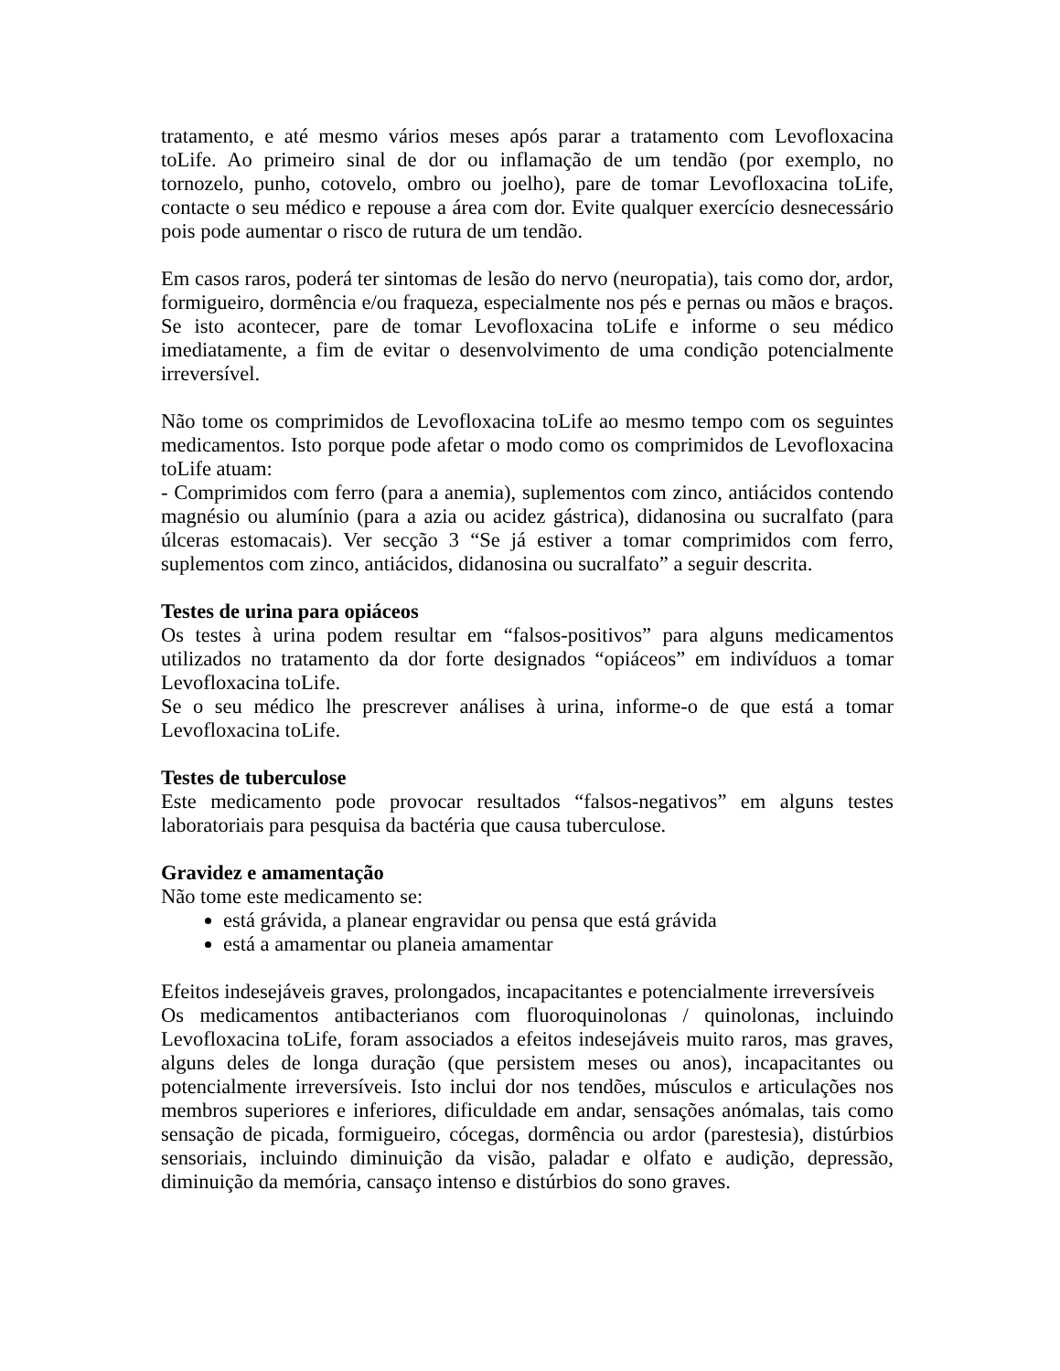tratamento, e até mesmo vários meses após parar a tratamento com Levofloxacina toLife. Ao primeiro sinal de dor ou inflamação de um tendão (por exemplo, no tornozelo, punho, cotovelo, ombro ou joelho), pare de tomar Levofloxacina toLife, contacte o seu médico e repouse a área com dor. Evite qualquer exercício desnecessário pois pode aumentar o risco de rutura de um tendão.
Em casos raros, poderá ter sintomas de lesão do nervo (neuropatia), tais como dor, ardor, formigueiro, dormência e/ou fraqueza, especialmente nos pés e pernas ou mãos e braços. Se isto acontecer, pare de tomar Levofloxacina toLife e informe o seu médico imediatamente, a fim de evitar o desenvolvimento de uma condição potencialmente irreversível.
Não tome os comprimidos de Levofloxacina toLife ao mesmo tempo com os seguintes medicamentos. Isto porque pode afetar o modo como os comprimidos de Levofloxacina toLife atuam:
- Comprimidos com ferro (para a anemia), suplementos com zinco, antiácidos contendo magnésio ou alumínio (para a azia ou acidez gástrica), didanosina ou sucralfato (para úlceras estomacais). Ver secção 3 “Se já estiver a tomar comprimidos com ferro, suplementos com zinco, antiácidos, didanosina ou sucralfato” a seguir descrita.
Testes de urina para opiáceos
Os testes à urina podem resultar em “falsos-positivos” para alguns medicamentos utilizados no tratamento da dor forte designados “opiáceos” em indivíduos a tomar Levofloxacina toLife.
Se o seu médico lhe prescrever análises à urina, informe-o de que está a tomar Levofloxacina toLife.
Testes de tuberculose
Este medicamento pode provocar resultados “falsos-negativos” em alguns testes laboratoriais para pesquisa da bactéria que causa tuberculose.
Gravidez e amamentação
Não tome este medicamento se:
está grávida, a planear engravidar ou pensa que está grávida
está a amamentar ou planeia amamentar
Efeitos indesejáveis graves, prolongados, incapacitantes e potencialmente irreversíveis
Os medicamentos antibacterianos com fluoroquinolonas / quinolonas, incluindo Levofloxacina toLife, foram associados a efeitos indesejáveis muito raros, mas graves, alguns deles de longa duração (que persistem meses ou anos), incapacitantes ou potencialmente irreversíveis. Isto inclui dor nos tendões, músculos e articulações nos membros superiores e inferiores, dificuldade em andar, sensações anómalas, tais como sensação de picada, formigueiro, cócegas, dormência ou ardor (parestesia), distúrbios sensoriais, incluindo diminuição da visão, paladar e olfato e audição, depressão, diminuição da memória, cansaço intenso e distúrbios do sono graves.